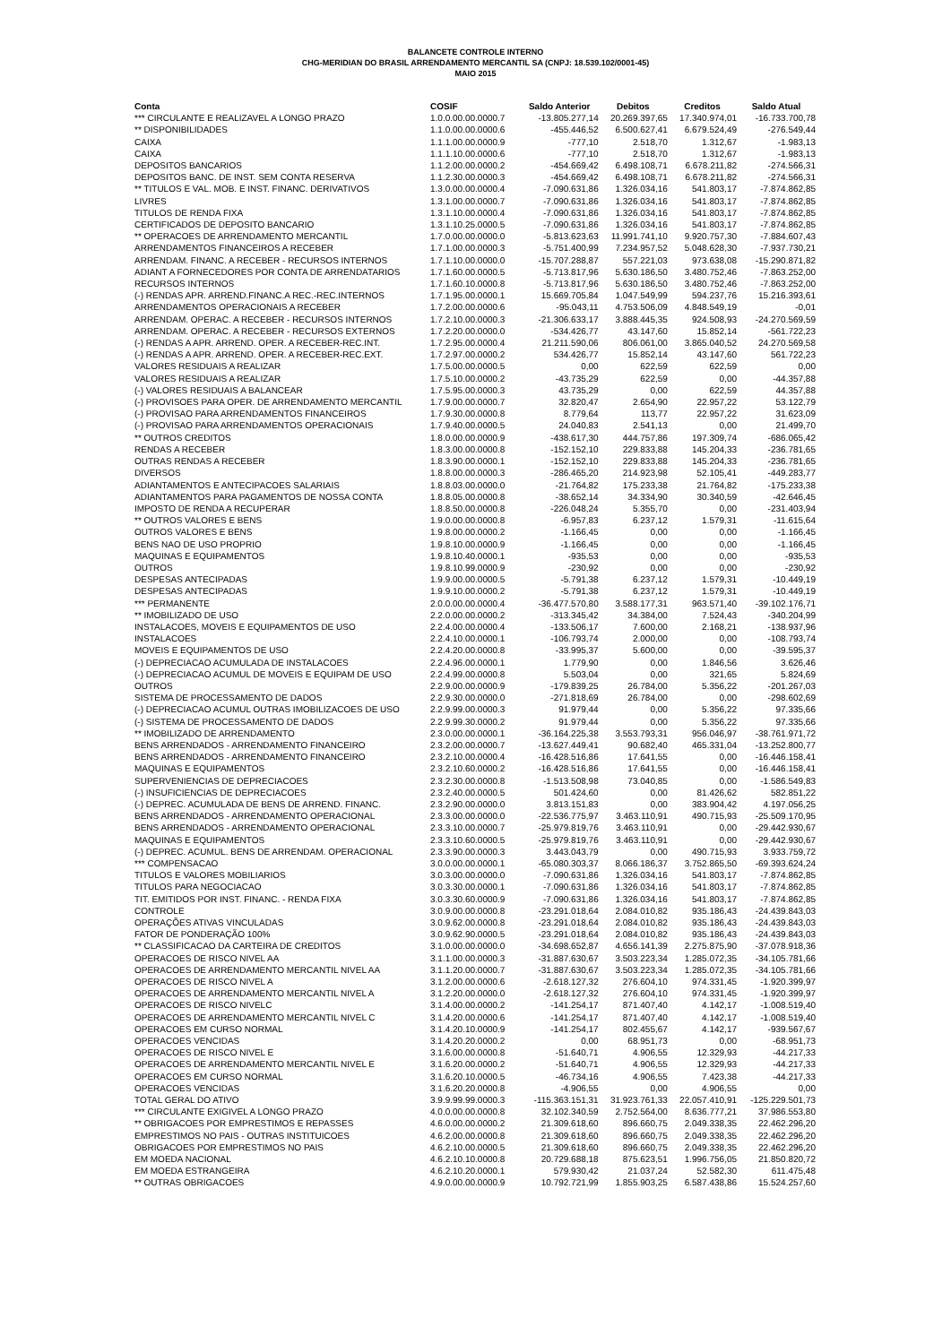BALANCETE CONTROLE INTERNO
CHG-MERIDIAN DO BRASIL ARRENDAMENTO MERCANTIL SA (CNPJ: 18.539.102/0001-45)
MAIO 2015
| Conta | COSIF | Saldo Anterior | Debitos | Creditos | Saldo Atual |
| --- | --- | --- | --- | --- | --- |
| *** CIRCULANTE E REALIZAVEL A LONGO PRAZO | 1.0.0.00.00.0000.7 | -13.805.277,14 | 20.269.397,65 | 17.340.974,01 | -16.733.700,78 |
| ** DISPONIBILIDADES | 1.1.0.00.00.0000.6 | -455.446,52 | 6.500.627,41 | 6.679.524,49 | -276.549,44 |
| CAIXA | 1.1.1.00.00.0000.9 | -777,10 | 2.518,70 | 1.312,67 | -1.983,13 |
| CAIXA | 1.1.1.10.00.0000.6 | -777,10 | 2.518,70 | 1.312,67 | -1.983,13 |
| DEPOSITOS BANCARIOS | 1.1.2.00.00.0000.2 | -454.669,42 | 6.498.108,71 | 6.678.211,82 | -274.566,31 |
| DEPOSITOS BANC. DE INST. SEM CONTA RESERVA | 1.1.2.30.00.0000.3 | -454.669,42 | 6.498.108,71 | 6.678.211,82 | -274.566,31 |
| ** TITULOS E VAL. MOB. E INST. FINANC. DERIVATIVOS | 1.3.0.00.00.0000.4 | -7.090.631,86 | 1.326.034,16 | 541.803,17 | -7.874.862,85 |
| LIVRES | 1.3.1.00.00.0000.7 | -7.090.631,86 | 1.326.034,16 | 541.803,17 | -7.874.862,85 |
| TITULOS DE RENDA FIXA | 1.3.1.10.00.0000.4 | -7.090.631,86 | 1.326.034,16 | 541.803,17 | -7.874.862,85 |
| CERTIFICADOS DE DEPOSITO BANCARIO | 1.3.1.10.25.0000.5 | -7.090.631,86 | 1.326.034,16 | 541.803,17 | -7.874.862,85 |
| ** OPERACOES DE ARRENDAMENTO MERCANTIL | 1.7.0.00.00.0000.0 | -5.813.623,63 | 11.991.741,10 | 9.920.757,30 | -7.884.607,43 |
| ARRENDAMENTOS FINANCEIROS A RECEBER | 1.7.1.00.00.0000.3 | -5.751.400,99 | 7.234.957,52 | 5.048.628,30 | -7.937.730,21 |
| ARRENDAM. FINANC. A RECEBER - RECURSOS INTERNOS | 1.7.1.10.00.0000.0 | -15.707.288,87 | 557.221,03 | 973.638,08 | -15.290.871,82 |
| ADIANT A FORNECEDORES POR CONTA DE ARRENDATARIOS | 1.7.1.60.00.0000.5 | -5.713.817,96 | 5.630.186,50 | 3.480.752,46 | -7.863.252,00 |
| RECURSOS INTERNOS | 1.7.1.60.10.0000.8 | -5.713.817,96 | 5.630.186,50 | 3.480.752,46 | -7.863.252,00 |
| (-) RENDAS APR. ARREND.FINANC.A REC.-REC.INTERNOS | 1.7.1.95.00.0000.1 | 15.669.705,84 | 1.047.549,99 | 594.237,76 | 15.216.393,61 |
| ARRENDAMENTOS OPERACIONAIS A RECEBER | 1.7.2.00.00.0000.6 | -95.043,11 | 4.753.506,09 | 4.848.549,19 | -0,01 |
| ARRENDAM. OPERAC. A RECEBER - RECURSOS INTERNOS | 1.7.2.10.00.0000.3 | -21.306.633,17 | 3.888.445,35 | 924.508,93 | -24.270.569,59 |
| ARRENDAM. OPERAC. A RECEBER - RECURSOS EXTERNOS | 1.7.2.20.00.0000.0 | -534.426,77 | 43.147,60 | 15.852,14 | -561.722,23 |
| (-) RENDAS A APR. ARREND. OPER. A RECEBER-REC.INT. | 1.7.2.95.00.0000.4 | 21.211.590,06 | 806.061,00 | 3.865.040,52 | 24.270.569,58 |
| (-) RENDAS A APR. ARREND. OPER. A RECEBER-REC.EXT. | 1.7.2.97.00.0000.2 | 534.426,77 | 15.852,14 | 43.147,60 | 561.722,23 |
| VALORES RESIDUAIS A REALIZAR | 1.7.5.00.00.0000.5 | 0,00 | 622,59 | 622,59 | 0,00 |
| VALORES RESIDUAIS A REALIZAR | 1.7.5.10.00.0000.2 | -43.735,29 | 622,59 | 0,00 | -44.357,88 |
| (-) VALORES RESIDUAIS A BALANCEAR | 1.7.5.95.00.0000.3 | 43.735,29 | 0,00 | 622,59 | 44.357,88 |
| (-) PROVISOES PARA OPER. DE ARRENDAMENTO MERCANTIL | 1.7.9.00.00.0000.7 | 32.820,47 | 2.654,90 | 22.957,22 | 53.122,79 |
| (-) PROVISAO PARA ARRENDAMENTOS FINANCEIROS | 1.7.9.30.00.0000.8 | 8.779,64 | 113,77 | 22.957,22 | 31.623,09 |
| (-) PROVISAO PARA ARRENDAMENTOS OPERACIONAIS | 1.7.9.40.00.0000.5 | 24.040,83 | 2.541,13 | 0,00 | 21.499,70 |
| ** OUTROS CREDITOS | 1.8.0.00.00.0000.9 | -438.617,30 | 444.757,86 | 197.309,74 | -686.065,42 |
| RENDAS A RECEBER | 1.8.3.00.00.0000.8 | -152.152,10 | 229.833,88 | 145.204,33 | -236.781,65 |
| OUTRAS RENDAS A RECEBER | 1.8.3.90.00.0000.1 | -152.152,10 | 229.833,88 | 145.204,33 | -236.781,65 |
| DIVERSOS | 1.8.8.00.00.0000.3 | -286.465,20 | 214.923,98 | 52.105,41 | -449.283,77 |
| ADIANTAMENTOS E ANTECIPACOES SALARIAIS | 1.8.8.03.00.0000.0 | -21.764,82 | 175.233,38 | 21.764,82 | -175.233,38 |
| ADIANTAMENTOS PARA PAGAMENTOS DE NOSSA CONTA | 1.8.8.05.00.0000.8 | -38.652,14 | 34.334,90 | 30.340,59 | -42.646,45 |
| IMPOSTO DE RENDA A RECUPERAR | 1.8.8.50.00.0000.8 | -226.048,24 | 5.355,70 | 0,00 | -231.403,94 |
| ** OUTROS VALORES E BENS | 1.9.0.00.00.0000.8 | -6.957,83 | 6.237,12 | 1.579,31 | -11.615,64 |
| OUTROS VALORES E BENS | 1.9.8.00.00.0000.2 | -1.166,45 | 0,00 | 0,00 | -1.166,45 |
| BENS NAO DE USO PROPRIO | 1.9.8.10.00.0000.9 | -1.166,45 | 0,00 | 0,00 | -1.166,45 |
| MAQUINAS E EQUIPAMENTOS | 1.9.8.10.40.0000.1 | -935,53 | 0,00 | 0,00 | -935,53 |
| OUTROS | 1.9.8.10.99.0000.9 | -230,92 | 0,00 | 0,00 | -230,92 |
| DESPESAS ANTECIPADAS | 1.9.9.00.00.0000.5 | -5.791,38 | 6.237,12 | 1.579,31 | -10.449,19 |
| DESPESAS ANTECIPADAS | 1.9.9.10.00.0000.2 | -5.791,38 | 6.237,12 | 1.579,31 | -10.449,19 |
| *** PERMANENTE | 2.0.0.00.00.0000.4 | -36.477.570,80 | 3.588.177,31 | 963.571,40 | -39.102.176,71 |
| ** IMOBILIZADO DE USO | 2.2.0.00.00.0000.2 | -313.345,42 | 34.384,00 | 7.524,43 | -340.204,99 |
| INSTALACOES, MOVEIS E EQUIPAMENTOS DE USO | 2.2.4.00.00.0000.4 | -133.506,17 | 7.600,00 | 2.168,21 | -138.937,96 |
| INSTALACOES | 2.2.4.10.00.0000.1 | -106.793,74 | 2.000,00 | 0,00 | -108.793,74 |
| MOVEIS E EQUIPAMENTOS DE USO | 2.2.4.20.00.0000.8 | -33.995,37 | 5.600,00 | 0,00 | -39.595,37 |
| (-) DEPRECIACAO ACUMULADA DE INSTALACOES | 2.2.4.96.00.0000.1 | 1.779,90 | 0,00 | 1.846,56 | 3.626,46 |
| (-) DEPRECIACAO ACUMUL DE MOVEIS E EQUIPAM DE USO | 2.2.4.99.00.0000.8 | 5.503,04 | 0,00 | 321,65 | 5.824,69 |
| OUTROS | 2.2.9.00.00.0000.9 | -179.839,25 | 26.784,00 | 5.356,22 | -201.267,03 |
| SISTEMA DE PROCESSAMENTO DE DADOS | 2.2.9.30.00.0000.0 | -271.818,69 | 26.784,00 | 0,00 | -298.602,69 |
| (-) DEPRECIACAO ACUMUL OUTRAS IMOBILIZACOES DE USO | 2.2.9.99.00.0000.3 | 91.979,44 | 0,00 | 5.356,22 | 97.335,66 |
| (-) SISTEMA DE PROCESSAMENTO DE DADOS | 2.2.9.99.30.0000.2 | 91.979,44 | 0,00 | 5.356,22 | 97.335,66 |
| ** IMOBILIZADO DE ARRENDAMENTO | 2.3.0.00.00.0000.1 | -36.164.225,38 | 3.553.793,31 | 956.046,97 | -38.761.971,72 |
| BENS ARRENDADOS - ARRENDAMENTO FINANCEIRO | 2.3.2.00.00.0000.7 | -13.627.449,41 | 90.682,40 | 465.331,04 | -13.252.800,77 |
| BENS ARRENDADOS - ARRENDAMENTO FINANCEIRO | 2.3.2.10.00.0000.4 | -16.428.516,86 | 17.641,55 | 0,00 | -16.446.158,41 |
| MAQUINAS E EQUIPAMENTOS | 2.3.2.10.60.0000.2 | -16.428.516,86 | 17.641,55 | 0,00 | -16.446.158,41 |
| SUPERVENIENCIAS DE DEPRECIACOES | 2.3.2.30.00.0000.8 | -1.513.508,98 | 73.040,85 | 0,00 | -1.586.549,83 |
| (-) INSUFICIENCIAS DE DEPRECIACOES | 2.3.2.40.00.0000.5 | 501.424,60 | 0,00 | 81.426,62 | 582.851,22 |
| (-) DEPREC. ACUMULADA DE BENS DE ARREND. FINANC. | 2.3.2.90.00.0000.0 | 3.813.151,83 | 0,00 | 383.904,42 | 4.197.056,25 |
| BENS ARRENDADOS - ARRENDAMENTO OPERACIONAL | 2.3.3.00.00.0000.0 | -22.536.775,97 | 3.463.110,91 | 490.715,93 | -25.509.170,95 |
| BENS ARRENDADOS - ARRENDAMENTO OPERACIONAL | 2.3.3.10.00.0000.7 | -25.979.819,76 | 3.463.110,91 | 0,00 | -29.442.930,67 |
| MAQUINAS E EQUIPAMENTOS | 2.3.3.10.60.0000.5 | -25.979.819,76 | 3.463.110,91 | 0,00 | -29.442.930,67 |
| (-) DEPREC. ACUMUL. BENS DE ARRENDAM. OPERACIONAL | 2.3.3.90.00.0000.3 | 3.443.043,79 | 0,00 | 490.715,93 | 3.933.759,72 |
| *** COMPENSACAO | 3.0.0.00.00.0000.1 | -65.080.303,37 | 8.066.186,37 | 3.752.865,50 | -69.393.624,24 |
| TITULOS E VALORES MOBILIARIOS | 3.0.3.00.00.0000.0 | -7.090.631,86 | 1.326.034,16 | 541.803,17 | -7.874.862,85 |
| TITULOS PARA NEGOCIACAO | 3.0.3.30.00.0000.1 | -7.090.631,86 | 1.326.034,16 | 541.803,17 | -7.874.862,85 |
| TIT. EMITIDOS POR INST. FINANC. - RENDA FIXA | 3.0.3.30.60.0000.9 | -7.090.631,86 | 1.326.034,16 | 541.803,17 | -7.874.862,85 |
| CONTROLE | 3.0.9.00.00.0000.8 | -23.291.018,64 | 2.084.010,82 | 935.186,43 | -24.439.843,03 |
| OPERAÇÕES ATIVAS VINCULADAS | 3.0.9.62.00.0000.8 | -23.291.018,64 | 2.084.010,82 | 935.186,43 | -24.439.843,03 |
| FATOR DE PONDERAÇÃO 100% | 3.0.9.62.90.0000.5 | -23.291.018,64 | 2.084.010,82 | 935.186,43 | -24.439.843,03 |
| ** CLASSIFICACAO DA CARTEIRA DE CREDITOS | 3.1.0.00.00.0000.0 | -34.698.652,87 | 4.656.141,39 | 2.275.875,90 | -37.078.918,36 |
| OPERACOES DE RISCO NIVEL AA | 3.1.1.00.00.0000.3 | -31.887.630,67 | 3.503.223,34 | 1.285.072,35 | -34.105.781,66 |
| OPERACOES DE ARRENDAMENTO MERCANTIL NIVEL AA | 3.1.1.20.00.0000.7 | -31.887.630,67 | 3.503.223,34 | 1.285.072,35 | -34.105.781,66 |
| OPERACOES DE RISCO NIVEL A | 3.1.2.00.00.0000.6 | -2.618.127,32 | 276.604,10 | 974.331,45 | -1.920.399,97 |
| OPERACOES DE ARRENDAMENTO MERCANTIL NIVEL A | 3.1.2.20.00.0000.0 | -2.618.127,32 | 276.604,10 | 974.331,45 | -1.920.399,97 |
| OPERACOES DE RISCO NIVELC | 3.1.4.00.00.0000.2 | -141.254,17 | 871.407,40 | 4.142,17 | -1.008.519,40 |
| OPERACOES DE ARRENDAMENTO MERCANTIL NIVEL C | 3.1.4.20.00.0000.6 | -141.254,17 | 871.407,40 | 4.142,17 | -1.008.519,40 |
| OPERACOES EM CURSO NORMAL | 3.1.4.20.10.0000.9 | -141.254,17 | 802.455,67 | 4.142,17 | -939.567,67 |
| OPERACOES VENCIDAS | 3.1.4.20.20.0000.2 | 0,00 | 68.951,73 | 0,00 | -68.951,73 |
| OPERACOES DE RISCO NIVEL E | 3.1.6.00.00.0000.8 | -51.640,71 | 4.906,55 | 12.329,93 | -44.217,33 |
| OPERACOES DE ARRENDAMENTO MERCANTIL NIVEL E | 3.1.6.20.00.0000.2 | -51.640,71 | 4.906,55 | 12.329,93 | -44.217,33 |
| OPERACOES EM CURSO NORMAL | 3.1.6.20.10.0000.5 | -46.734,16 | 4.906,55 | 7.423,38 | -44.217,33 |
| OPERACOES VENCIDAS | 3.1.6.20.20.0000.8 | -4.906,55 | 0,00 | 4.906,55 | 0,00 |
| TOTAL GERAL DO ATIVO | 3.9.9.99.99.0000.3 | -115.363.151,31 | 31.923.761,33 | 22.057.410,91 | -125.229.501,73 |
| *** CIRCULANTE EXIGIVEL A LONGO PRAZO | 4.0.0.00.00.0000.8 | 32.102.340,59 | 2.752.564,00 | 8.636.777,21 | 37.986.553,80 |
| ** OBRIGACOES POR EMPRESTIMOS E REPASSES | 4.6.0.00.00.0000.2 | 21.309.618,60 | 896.660,75 | 2.049.338,35 | 22.462.296,20 |
| EMPRESTIMOS NO PAIS - OUTRAS INSTITUICOES | 4.6.2.00.00.0000.8 | 21.309.618,60 | 896.660,75 | 2.049.338,35 | 22.462.296,20 |
| OBRIGACOES POR EMPRESTIMOS NO PAIS | 4.6.2.10.00.0000.5 | 21.309.618,60 | 896.660,75 | 2.049.338,35 | 22.462.296,20 |
| EM MOEDA NACIONAL | 4.6.2.10.10.0000.8 | 20.729.688,18 | 875.623,51 | 1.996.756,05 | 21.850.820,72 |
| EM MOEDA ESTRANGEIRA | 4.6.2.10.20.0000.1 | 579.930,42 | 21.037,24 | 52.582,30 | 611.475,48 |
| ** OUTRAS OBRIGACOES | 4.9.0.00.00.0000.9 | 10.792.721,99 | 1.855.903,25 | 6.587.438,86 | 15.524.257,60 |